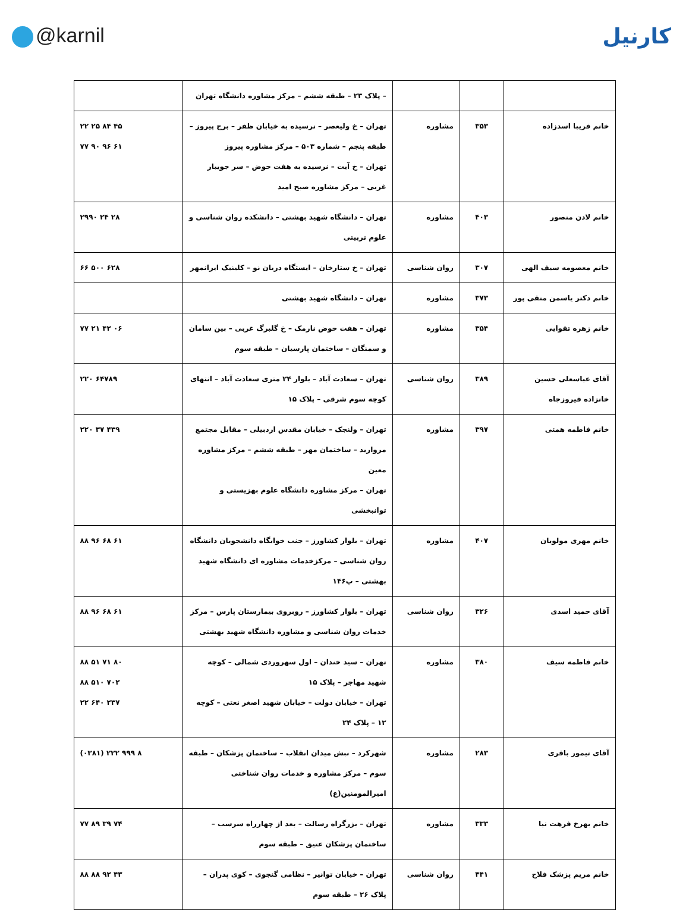@karnil کارنیل
| | | | – پلاک ۲۳ – طبقه ششم – مرکز مشاوره دانشگاه تهران | |
| خانم فریبا اسدزاده | ۳۵۳ | مشاوره | تهران – خ ولیعصر – نرسیده به خیابان ظفر – برج پیروز – طبقه پنجم – شماره ۵۰۳ – مرکز مشاوره پیروز تهران – خ آیت – نرسیده به هفت حوض – سر جویبار غربی – مرکز مشاوره صبح امید | ۲۲ ۲۵ ۸۴ ۴۵ ۷۷ ۹۰ ۹۶ ۶۱ |
| خانم لادن منصور | ۴۰۳ | مشاوره | تهران – دانشگاه شهید بهشتی – دانشکده روان شناسی و علوم تربیتی | ۲۹۹۰ ۲۴ ۲۸ |
| خانم معصومه سیف الهی | ۳۰۷ | روان شناسی | تهران – خ ستارخان – ایستگاه دریان نو – کلینیک ایرانمهر | ۶۶ ۵۰۰ ۶۲۸ |
| خانم دکتر یاسمن متقی پور | ۳۷۳ | مشاوره | تهران – دانشگاه شهید بهشتی | |
| خانم زهره تقوایی | ۳۵۴ | مشاوره | تهران – هفت حوض نارمک – خ گلبرگ غربی – بین سامان و سمنگان – ساختمان پارسیان – طبقه سوم | ۷۷ ۲۱ ۴۲ ۰۶ |
| آقای عباسعلی حسین خانزاده فیروزجاه | ۳۸۹ | روان شناسی | تهران – سعادت آباد – بلوار ۲۴ متری سعادت آباد – انتهای کوچه سوم شرقی – پلاک ۱۵ | ۲۲۰ ۶۴۷۸۹ |
| خانم فاطمه همتی | ۳۹۷ | مشاوره | تهران – ولنجک – خیابان مقدس اردبیلی – مقابل مجتمع مروارید – ساختمان مهر – طبقه ششم – مرکز مشاوره معین تهران – مرکز مشاوره دانشگاه علوم بهزیستی و توانبخشی | ۲۲۰ ۳۷ ۴۳۹ |
| خانم مهری مولویان | ۴۰۷ | مشاوره | تهران – بلوار کشاورز – جنب خوابگاه دانشجویان دانشگاه روان شناسی – مرکزخدمات مشاوره ای دانشگاه شهید بهشتی – پ۱۴۶ | ۸۸ ۹۶ ۶۸ ۶۱ |
| آقای حمید اسدی | ۳۲۶ | روان شناسی | تهران – بلوار کشاورز – روبروی بیمارستان پارس – مرکز خدمات روان شناسی و مشاوره دانشگاه شهید بهشتی | ۸۸ ۹۶ ۶۸ ۶۱ |
| خانم فاطمه سیف | ۳۸۰ | مشاوره | تهران – سید خندان – اول سهروردی شمالی – کوچه شهید مهاجر – پلاک ۱۵ تهران – خیابان دولت – خیابان شهید اصغر نعتی – کوچه ۱۲ – پلاک ۲۴ | ۸۸ ۵۱ ۷۱ ۸۰ ۸۸ ۵۱۰ ۷۰۲ ۲۲ ۶۴۰ ۲۳۷ |
| آقای تیمور باقری | ۲۸۳ | مشاوره | شهرکرد – نبش میدان انقلاب – ساختمان پزشکان – طبقه سوم – مرکز مشاوره و خدمات روان شناختی امیرالمومنین(ع) | (۰۳۸۱) ۲۲۲ ۹۹۹ ۸ |
| خانم بهرخ فرهت نیا | ۳۳۳ | مشاوره | تهران – بزرگراه رسالت – بعد از چهارراه سرسب – ساختمان پزشکان عتیق – طبقه سوم | ۷۷ ۸۹ ۳۹ ۷۴ |
| خانم مریم پزشک فلاح | ۴۴۱ | روان شناسی | تهران – خیابان توانیر – نظامی گنجوی – کوی پدران – پلاک ۲۶ – طبقه سوم | ۸۸ ۸۸ ۹۲ ۴۳ |